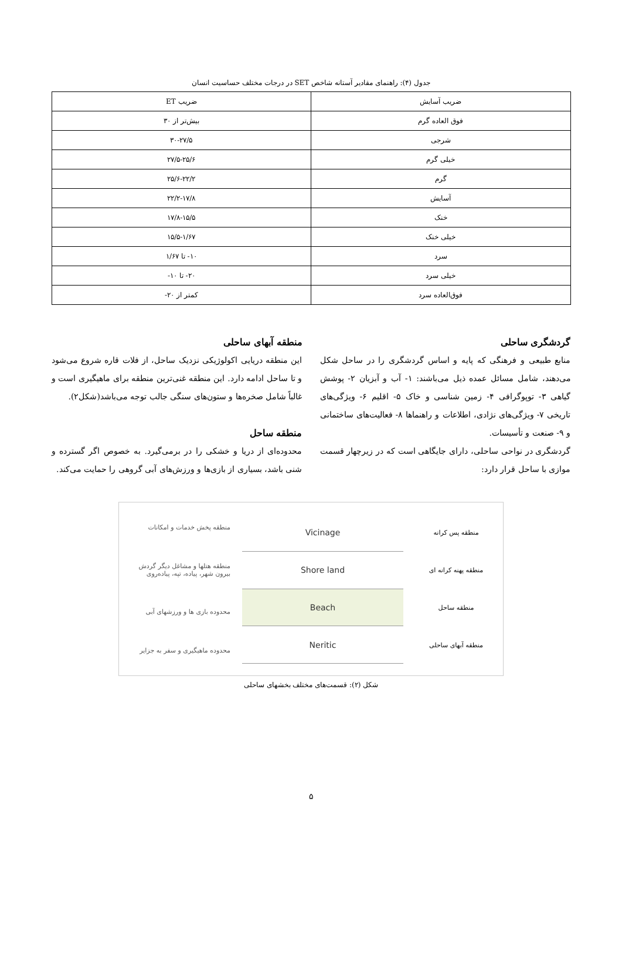جدول (۴): راهنمای مقادیر آستانه شاخص SET در درجات مختلف حساسیت انسان
| ضریب آسایش | ضریب ET |
| --- | --- |
| فوق العاده گرم | بیش‌تر از ۳۰ |
| شرجی | ۳۰-۲۷/۵ |
| خیلی گرم | ۲۷/۵-۲۵/۶ |
| گرم | ۲۵/۶-۲۲/۲ |
| آسایش | ۲۲/۲-۱۷/۸ |
| خنک | ۱۷/۸-۱۵/۵ |
| خیلی خنک | ۱۵/۵-۱/۶۷ |
| سرد | ۱۰- تا ۱/۶۷ |
| خیلی سرد | ۲۰- تا ۱۰- |
| فوق‌العاده سرد | کمتر از ۲۰- |
گردشگری ساحلی
منابع طبیعی و فرهنگی که پایه و اساس گردشگری را در ساحل شکل می‌دهند، شامل مسائل عمده ذیل می‌باشند: ۱- آب و آبزیان ۲- پوشش گیاهی ۳- توپوگرافی ۴- زمین شناسی و خاک ۵- اقلیم ۶- ویژگی‌های تاریخی ۷- ویژگی‌های نژادی، اطلاعات و راهنماها ۸- فعالیت‌های ساختمانی و ۹- صنعت و تأسیسات.
گردشگری در نواحی ساحلی، دارای جایگاهی است که در زیرچهار قسمت موازی با ساحل قرار دارد:
منطقه آبهای ساحلی
این منطقه دریایی اکولوژیکی نزدیک ساحل، از فلات قاره شروع می‌شود و تا ساحل ادامه دارد. این منطقه غنی‌ترین منطقه برای ماهیگیری است و غالباً شامل صخره‌ها و ستون‌های سنگی جالب توجه می‌باشد(شکل۲).
منطقه ساحل
محدوده‌ای از دریا و خشکی را در برمی‌گیرد. به خصوص اگر گسترده و شنی باشد، بسیاری از بازی‌ها و ورزش‌های آبی گروهی را حمایت می‌کند.
منطقه پخش خدمات و امکانات
منطقه هتلها و مشاغل دیگر گردش بیرون شهر، پیاده، تپه، پیاده‌روی
محدوده بازی ها و ورزشهای آبی
محدوده ماهیگیری و سفر به جزایر
Vicinage
Shore land
Beach
Neritic
منطقه پس کرانه
منطقه پهنه کرانه ای
منطقه ساحل
منطقه آبهای ساحلی
شکل (۲): قسمت‌های مختلف بخشهای ساحلی
۵